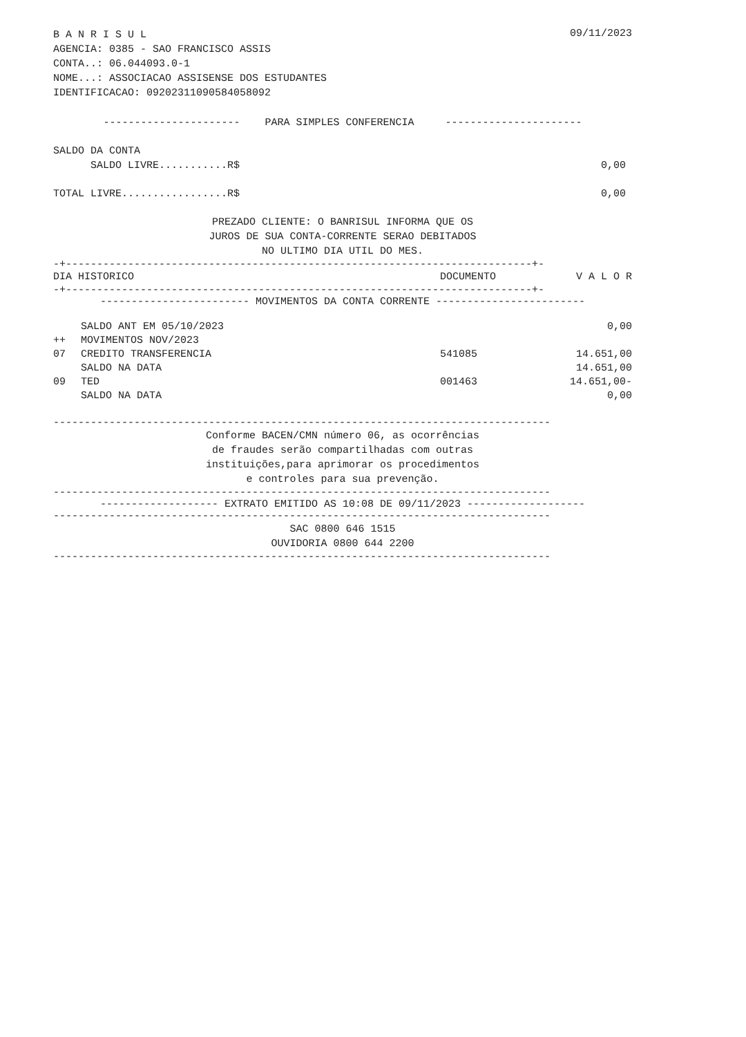B A N R I S U L AGENCIA: 0385 - SAO FRANCISCO ASSIS CONTA..: 06.044093.0-1 NOME...: ASSOCIACAO ASSISENSE DOS ESTUDANTES IDENTIFICACAO: 09202311090584058092
09/11/2023
---------------------- PARA SIMPLES CONFERENCIA ----------------------
SALDO DA CONTA
SALDO LIVRE...........R$ 0,00
TOTAL LIVRE.................R$ 0,00
PREZADO CLIENTE: O BANRISUL INFORMA QUE OS JUROS DE SUA CONTA-CORRENTE SERAO DEBITADOS NO ULTIMO DIA UTIL DO MES.
-+---------------------------------------------------------------------------+-
| DIA HISTORICO | DOCUMENTO | V A L O R |
| --- | --- | --- |
-+---------------------------------------------------------------------------+-
------------------------ MOVIMENTOS DA CONTA CORRENTE ------------------------
| | SALDO ANT EM 05/10/2023 | | 0,00 |
| ++ | MOVIMENTOS NOV/2023 | | |
| 07 | CREDITO TRANSFERENCIA | 541085 | 14.651,00 |
| | SALDO NA DATA | | 14.651,00 |
| 09 | TED | 001463 | 14.651,00- |
| | SALDO NA DATA | | 0,00 |
--------------------------------------------------------------------------------
Conforme BACEN/CMN número 06, as ocorrências de fraudes serão compartilhadas com outras instituições,para aprimorar os procedimentos e controles para sua prevenção.
--------------------------------------------------------------------------------
------------------- EXTRATO EMITIDO AS 10:08 DE 09/11/2023 -------------------
--------------------------------------------------------------------------------
SAC 0800 646 1515 OUVIDORIA 0800 644 2200
--------------------------------------------------------------------------------